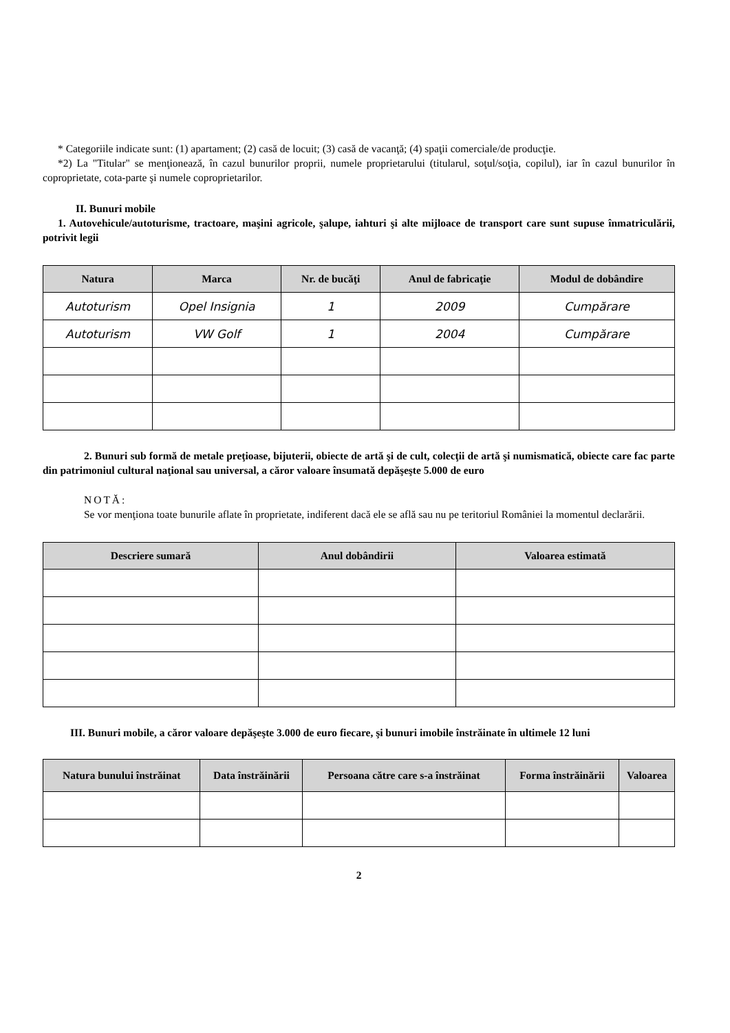* Categoriile indicate sunt: (1) apartament; (2) casă de locuit; (3) casă de vacanţă; (4) spaţii comerciale/de producţie.
*2) La "Titular" se menţionează, în cazul bunurilor proprii, numele proprietarului (titularul, soţul/soţia, copilul), iar în cazul bunurilor în coproprietate, cota-parte şi numele coproprietarilor.
II. Bunuri mobile
1. Autovehicule/autoturisme, tractoare, maşini agricole, şalupe, iahturi şi alte mijloace de transport care sunt supuse înmatriculării, potrivit legii
| Natura | Marca | Nr. de bucăţi | Anul de fabricaţie | Modul de dobândire |
| --- | --- | --- | --- | --- |
| Autoturism | Opel Insignia | 1 | 2009 | Cumpărare |
| Autoturism | VW Golf | 1 | 2004 | Cumpărare |
2. Bunuri sub formă de metale preţioase, bijuterii, obiecte de artă şi de cult, colecţii de artă şi numismatică, obiecte care fac parte din patrimoniul cultural naţional sau universal, a căror valoare însumată depăşeşte 5.000 de euro
NOTĂ:
Se vor menţiona toate bunurile aflate în proprietate, indiferent dacă ele se află sau nu pe teritoriul României la momentul declarării.
| Descriere sumară | Anul dobândirii | Valoarea estimată |
| --- | --- | --- |
III. Bunuri mobile, a căror valoare depăşeşte 3.000 de euro fiecare, şi bunuri imobile înstrăinate în ultimele 12 luni
| Natura bunului înstrăinat | Data înstrăinării | Persoana către care s-a înstrăinat | Forma înstrăinării | Valoarea |
| --- | --- | --- | --- | --- |
2